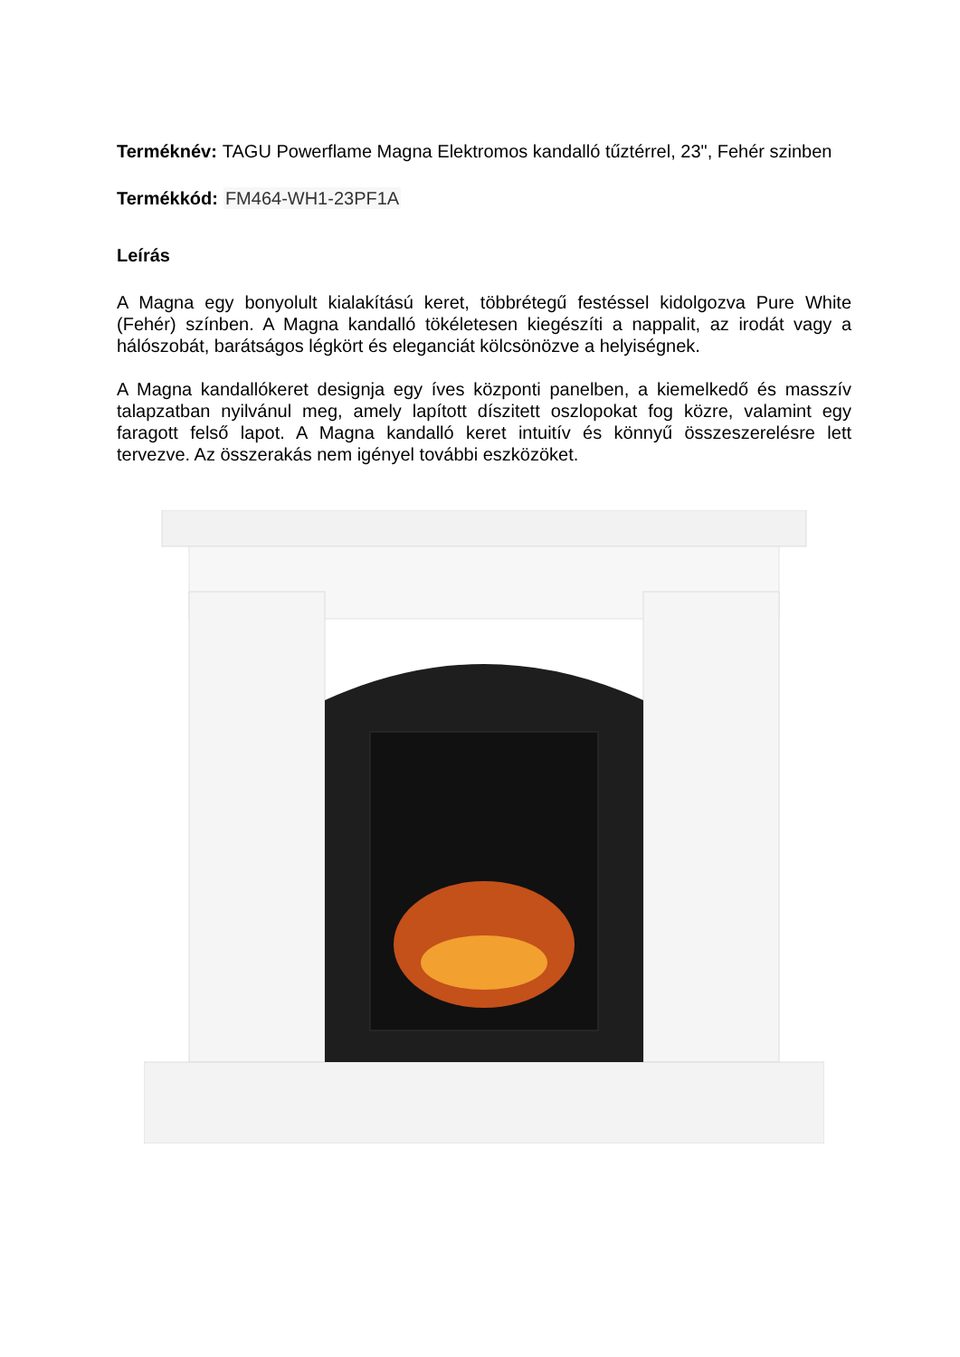Terméknév: TAGU Powerflame Magna Elektromos kandalló tűztérrel, 23", Fehér szinben
Termékkód: FM464-WH1-23PF1A
Leírás
A Magna egy bonyolult kialakítású keret, többrétegű festéssel kidolgozva Pure White (Fehér) színben. A Magna kandalló tökéletesen kiegészíti a nappalit, az irodát vagy a hálószobát, barátságos légkört és eleganciát kölcsönözve a helyiségnek.
A Magna kandallókeret designja egy íves központi panelben, a kiemelkedő és masszív talapzatban nyilvánul meg, amely lapított díszitett oszlopokat fog közre, valamint egy faragott felső lapot. A Magna kandalló keret intuitív és könnyű összeszerelésre lett tervezve. Az összerakás nem igényel további eszközöket.